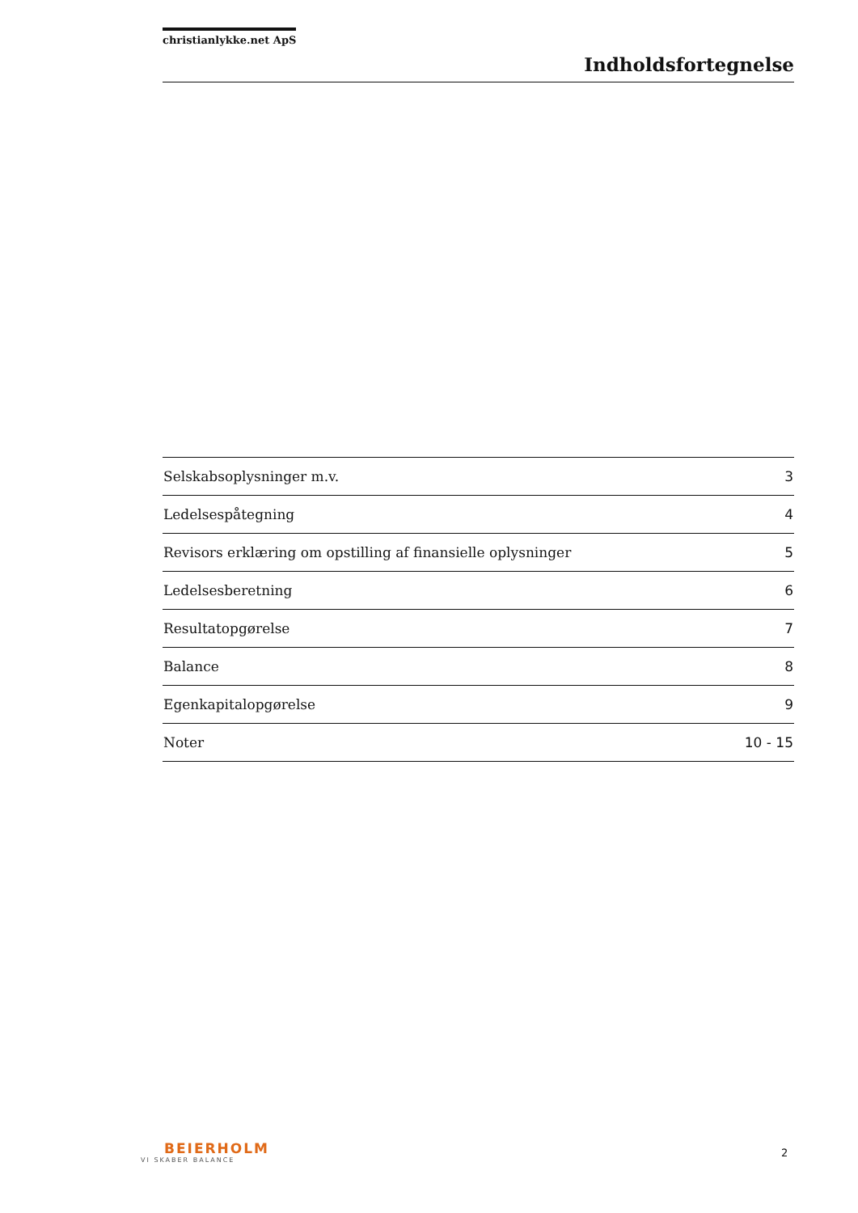christianlykke.net ApS
Indholdsfortegnelse
| Selskabsoplysninger m.v. | 3 |
| Ledelsespåtegning | 4 |
| Revisors erklæring om opstilling af finansielle oplysninger | 5 |
| Ledelsesberetning | 6 |
| Resultatopgørelse | 7 |
| Balance | 8 |
| Egenkapitalopgørelse | 9 |
| Noter | 10 - 15 |
BEIERHOLM
VI SKABER BALANCE
2